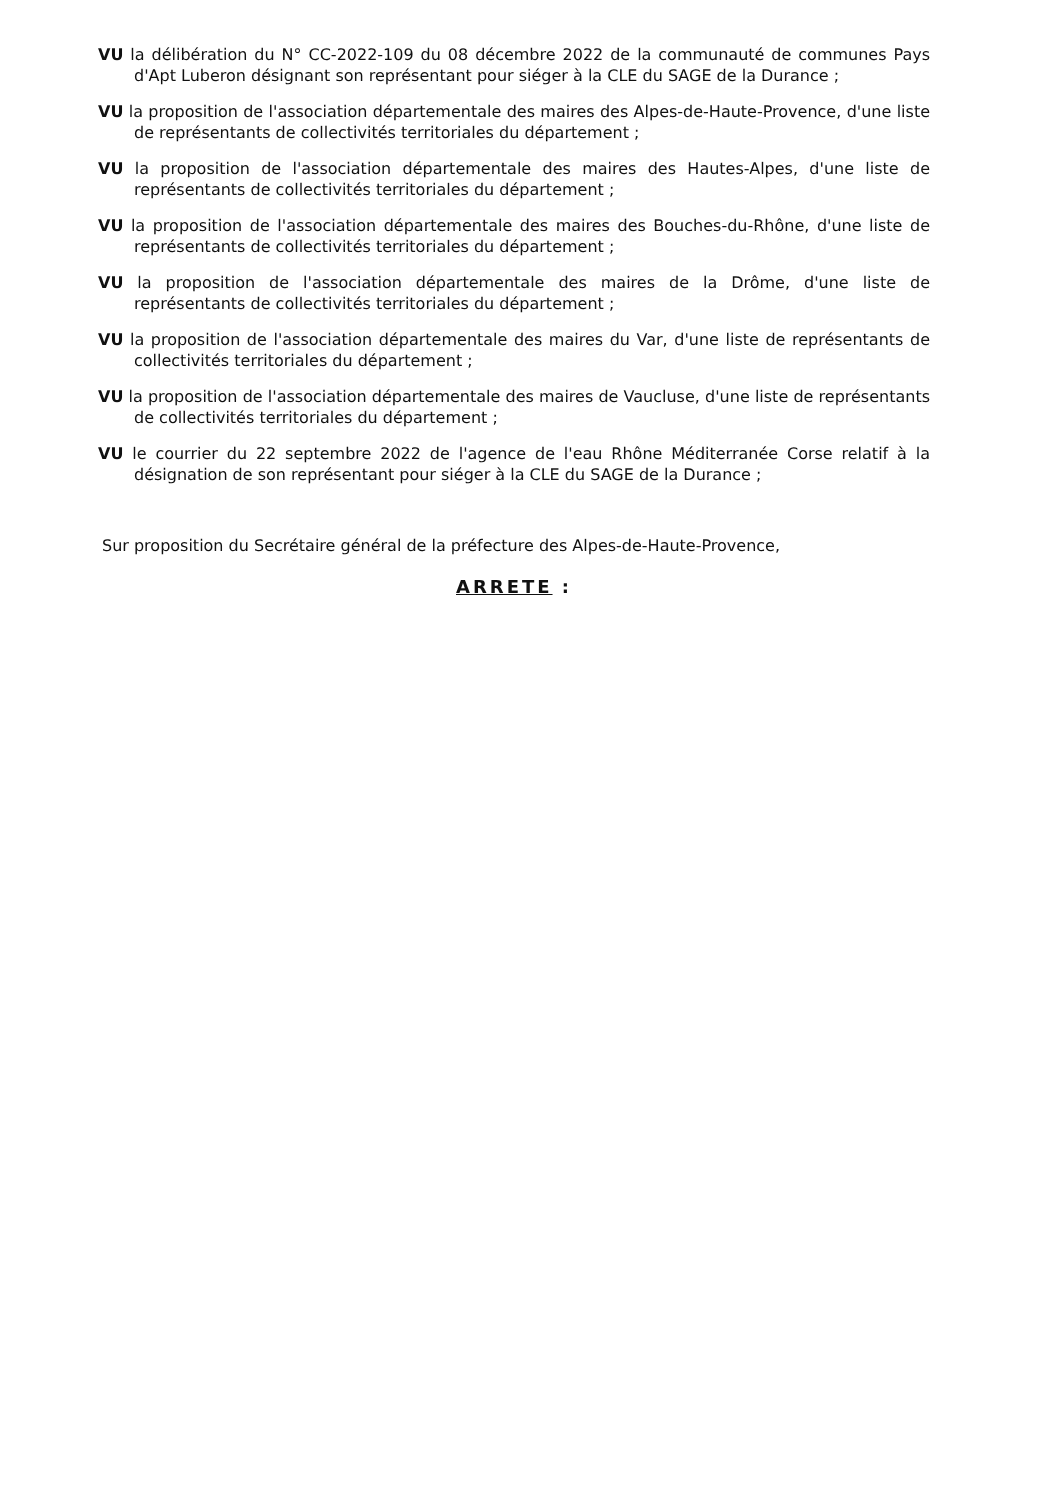VU la délibération du N° CC-2022-109 du 08 décembre 2022 de la communauté de communes Pays d'Apt Luberon désignant son représentant pour siéger à la CLE du SAGE de la Durance ;
VU la proposition de l'association départementale des maires des Alpes-de-Haute-Provence, d'une liste de représentants de collectivités territoriales du département ;
VU la proposition de l'association départementale des maires des Hautes-Alpes, d'une liste de représentants de collectivités territoriales du département ;
VU la proposition de l'association départementale des maires des Bouches-du-Rhône, d'une liste de représentants de collectivités territoriales du département ;
VU la proposition de l'association départementale des maires de la Drôme, d'une liste de représentants de collectivités territoriales du département ;
VU la proposition de l'association départementale des maires du Var, d'une liste de représentants de collectivités territoriales du département ;
VU la proposition de l'association départementale des maires de Vaucluse, d'une liste de représentants de collectivités territoriales du département ;
VU le courrier du 22 septembre 2022 de l'agence de l'eau Rhône Méditerranée Corse relatif à la désignation de son représentant pour siéger à la CLE du SAGE de la Durance ;
Sur proposition du Secrétaire général de la préfecture des Alpes-de-Haute-Provence,
ARRETE :